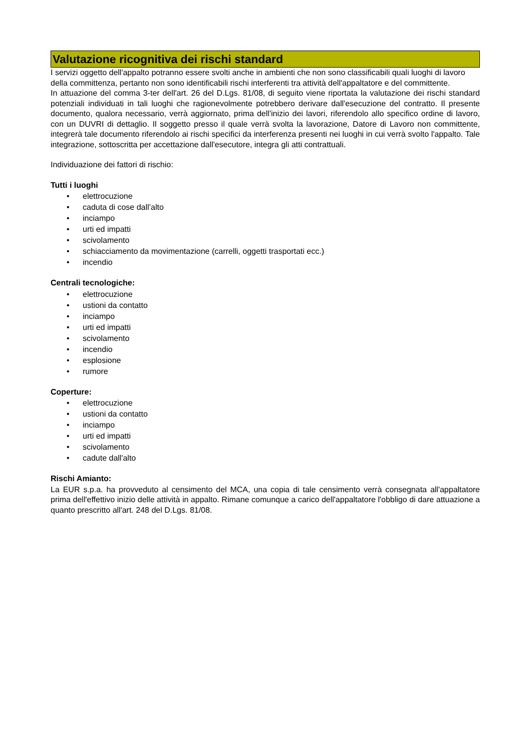Valutazione ricognitiva dei rischi standard
I servizi oggetto dell'appalto potranno essere svolti anche in ambienti che non sono classificabili quali luoghi di lavoro della committenza, pertanto non sono identificabili rischi interferenti tra attività dell'appaltatore e del committente.
In attuazione del comma 3-ter dell'art. 26 del D.Lgs. 81/08, di seguito viene riportata la valutazione dei rischi standard potenziali individuati in tali luoghi che ragionevolmente potrebbero derivare dall'esecuzione del contratto. Il presente documento, qualora necessario, verrà aggiornato, prima dell'inizio dei lavori, riferendolo allo specifico ordine di lavoro, con un DUVRI di dettaglio. Il soggetto presso il quale verrà svolta la lavorazione, Datore di Lavoro non committente, integrerà tale documento riferendolo ai rischi specifici da interferenza presenti nei luoghi in cui verrà svolto l'appalto. Tale integrazione, sottoscritta per accettazione dall'esecutore, integra gli atti contrattuali.
Individuazione dei fattori di rischio:
Tutti i luoghi
• elettrocuzione
• caduta di cose dall’alto
• inciampo
• urti ed impatti
• scivolamento
• schiacciamento da movimentazione (carrelli, oggetti trasportati ecc.)
• incendio
Centrali tecnologiche:
• elettrocuzione
• ustioni da contatto
• inciampo
• urti ed impatti
• scivolamento
• incendio
• esplosione
• rumore
Coperture:
• elettrocuzione
• ustioni da contatto
• inciampo
• urti ed impatti
• scivolamento
• cadute dall'alto
Rischi Amianto:
La EUR s.p.a. ha provveduto al censimento del MCA, una copia di tale censimento verrà consegnata all'appaltatore prima dell'effettivo inizio delle attività in appalto. Rimane comunque a carico dell'appaltatore l'obbligo di dare attuazione a quanto prescritto all'art. 248 del D.Lgs. 81/08.